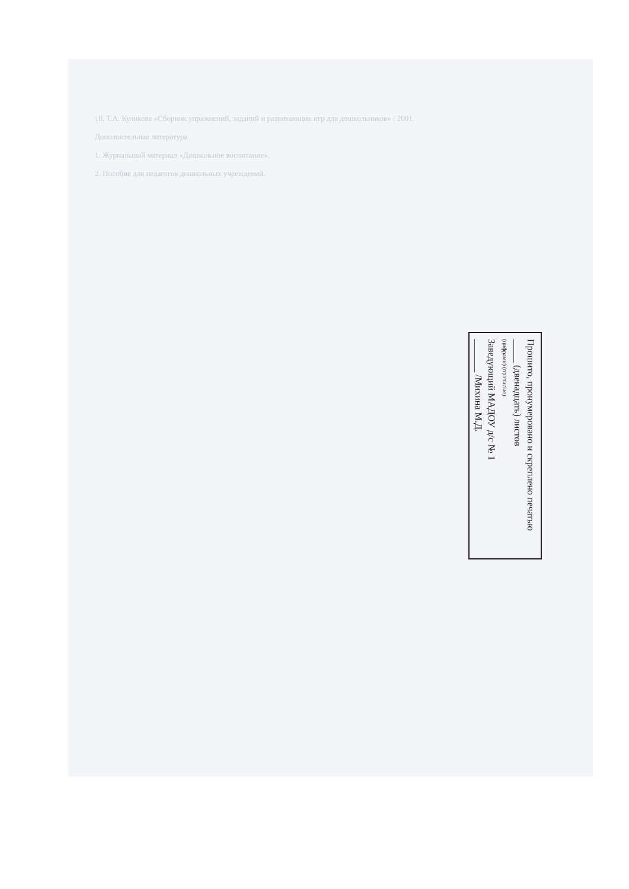10. Т.А. Куликова «Сборник упражнений, заданий и развивающих игр для дошкольников» / 2001.
Дополнительная литература
1. Журнальный материал «Дошкольное воспитание».
2. Пособие для педагогов дошкольных учреждений.
Прошито, пронумеровано и скреплено печатью
_____ (двенадцать) листов
(цифрами) (прописью)
Заведующий МАДОУ д/с № 1
_______ /Михина М.Д.